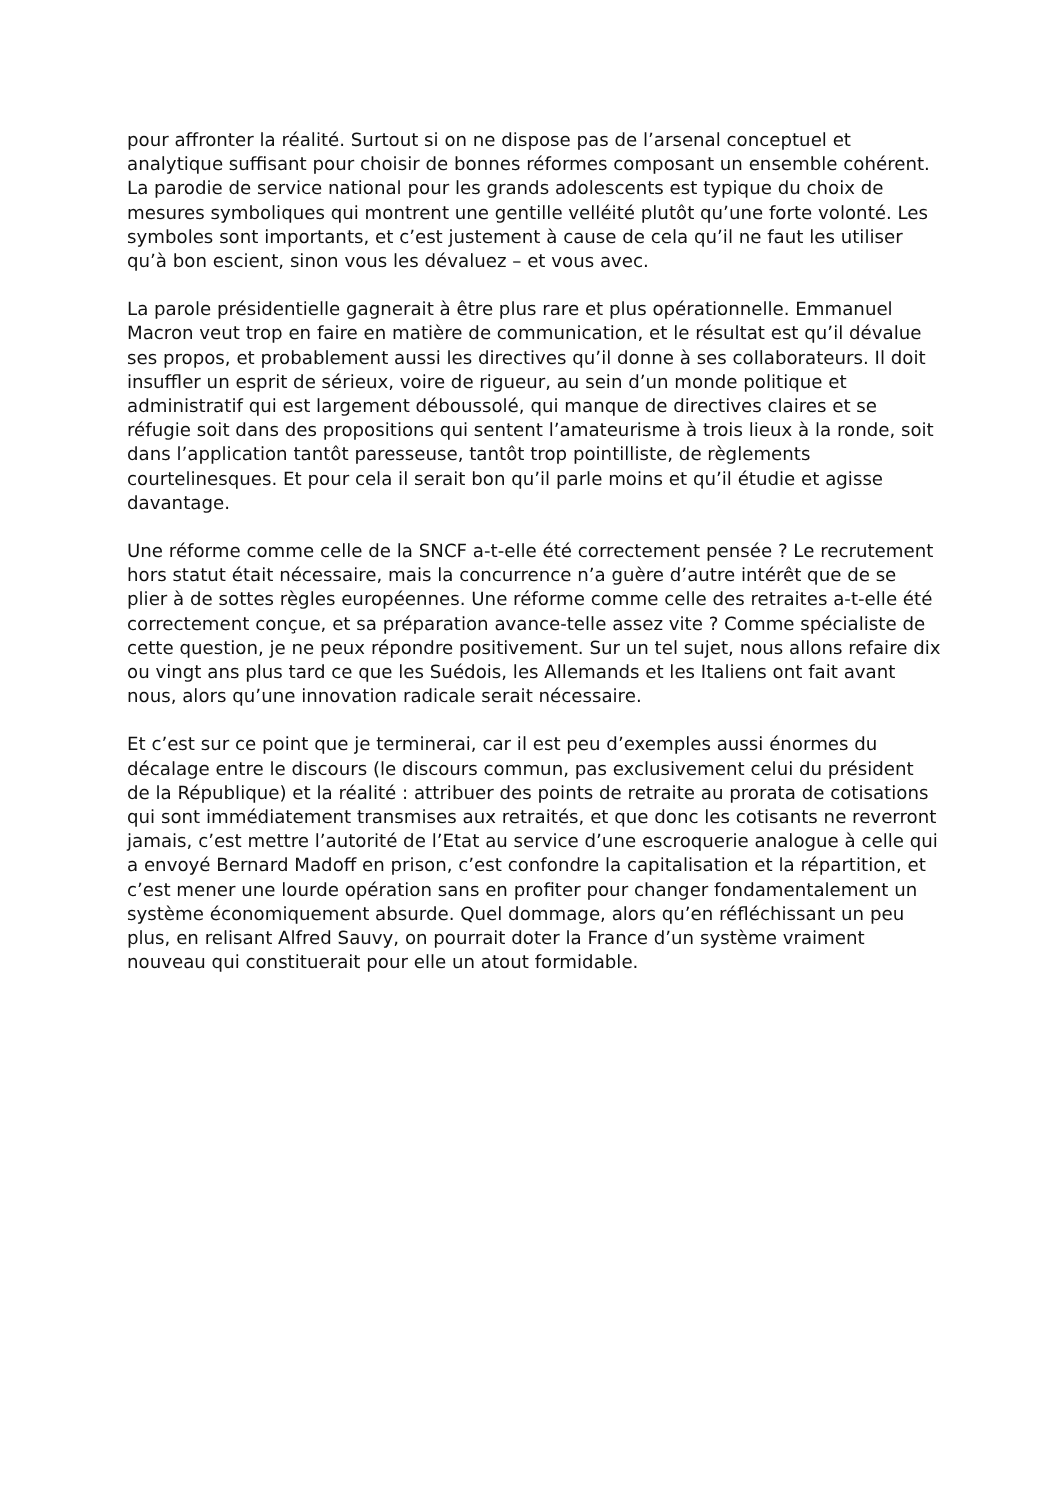pour affronter la réalité. Surtout si on ne dispose pas de l’arsenal conceptuel et analytique suffisant pour choisir de bonnes réformes composant un ensemble cohérent. La parodie de service national pour les grands adolescents est typique du choix de mesures symboliques qui montrent une gentille velléité plutôt qu’une forte volonté. Les symboles sont importants, et c’est justement à cause de cela qu’il ne faut les utiliser qu’à bon escient, sinon vous les dévaluez – et vous avec.
La parole présidentielle gagnerait à être plus rare et plus opérationnelle. Emmanuel Macron veut trop en faire en matière de communication, et le résultat est qu’il dévalue ses propos, et probablement aussi les directives qu’il donne à ses collaborateurs. Il doit insuffler un esprit de sérieux, voire de rigueur, au sein d’un monde politique et administratif qui est largement déboussolé, qui manque de directives claires et se réfugie soit dans des propositions qui sentent l’amateurisme à trois lieux à la ronde, soit dans l’application tantôt paresseuse, tantôt trop pointilliste, de règlements courtelinesques. Et pour cela il serait bon qu’il parle moins et qu’il étudie et agisse davantage.
Une réforme comme celle de la SNCF a-t-elle été correctement pensée ? Le recrutement hors statut était nécessaire, mais la concurrence n’a guère d’autre intérêt que de se plier à de sottes règles européennes. Une réforme comme celle des retraites a-t-elle été correctement conçue, et sa préparation avance-telle assez vite ? Comme spécialiste de cette question, je ne peux répondre positivement. Sur un tel sujet, nous allons refaire dix ou vingt ans plus tard ce que les Suédois, les Allemands et les Italiens ont fait avant nous, alors qu’une innovation radicale serait nécessaire.
Et c’est sur ce point que je terminerai, car il est peu d’exemples aussi énormes du décalage entre le discours (le discours commun, pas exclusivement celui du président de la République) et la réalité : attribuer des points de retraite au prorata de cotisations qui sont immédiatement transmises aux retraités, et que donc les cotisants ne reverront jamais, c’est mettre l’autorité de l’Etat au service d’une escroquerie analogue à celle qui a envoyé Bernard Madoff en prison, c’est confondre la capitalisation et la répartition, et c’est mener une lourde opération sans en profiter pour changer fondamentalement un système économiquement absurde. Quel dommage, alors qu’en réfléchissant un peu plus, en relisant Alfred Sauvy, on pourrait doter la France d’un système vraiment nouveau qui constituerait pour elle un atout formidable.